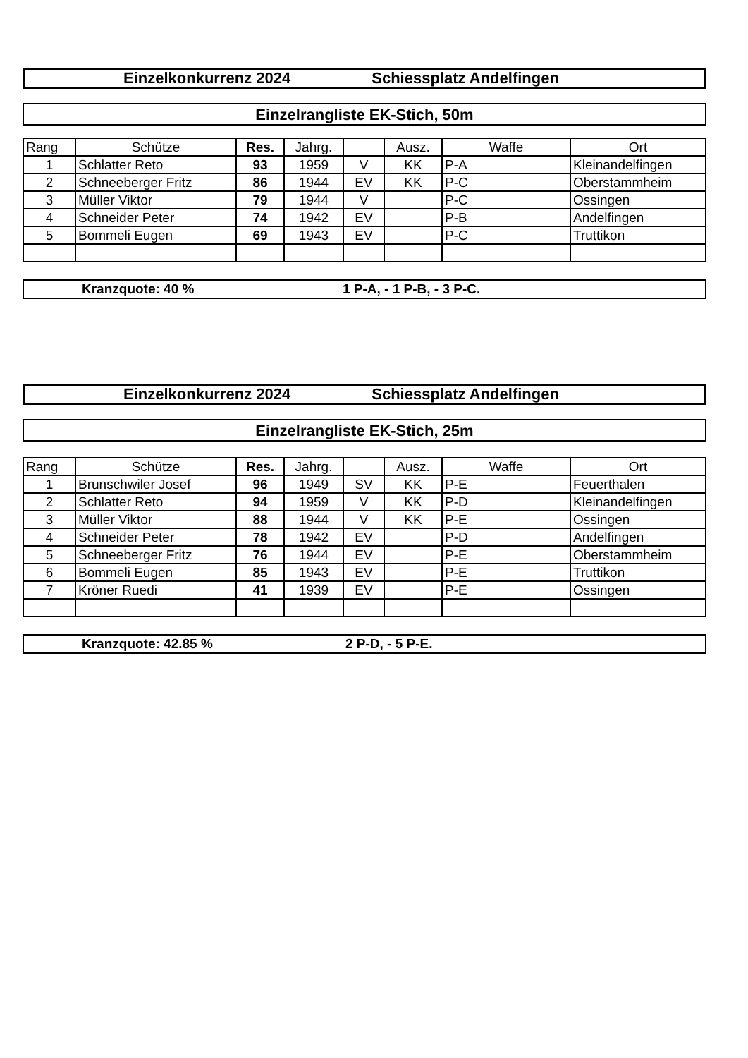Einzelkonkurrenz 2024 Schiessplatz Andelfingen
Einzelrangliste EK-Stich, 50m
| Rang | Schütze | Res. | Jahrg. | | Ausz. | Waffe | Ort |
| --- | --- | --- | --- | --- | --- | --- | --- |
| 1 | Schlatter Reto | 93 | 1959 | V | KK | P-A | Kleinandelfingen |
| 2 | Schneeberger Fritz | 86 | 1944 | EV | KK | P-C | Oberstammheim |
| 3 | Müller Viktor | 79 | 1944 | V | | P-C | Ossingen |
| 4 | Schneider Peter | 74 | 1942 | EV | | P-B | Andelfingen |
| 5 | Bommeli Eugen | 69 | 1943 | EV | | P-C | Truttikon |
Kranzquote: 40 % 1 P-A, - 1 P-B, - 3 P-C.
Einzelkonkurrenz 2024 Schiessplatz Andelfingen
Einzelrangliste EK-Stich, 25m
| Rang | Schütze | Res. | Jahrg. | | Ausz. | Waffe | Ort |
| --- | --- | --- | --- | --- | --- | --- | --- |
| 1 | Brunschwiler Josef | 96 | 1949 | SV | KK | P-E | Feuerthalen |
| 2 | Schlatter Reto | 94 | 1959 | V | KK | P-D | Kleinandelfingen |
| 3 | Müller Viktor | 88 | 1944 | V | KK | P-E | Ossingen |
| 4 | Schneider Peter | 78 | 1942 | EV | | P-D | Andelfingen |
| 5 | Schneeberger Fritz | 76 | 1944 | EV | | P-E | Oberstammheim |
| 6 | Bommeli Eugen | 85 | 1943 | EV | | P-E | Truttikon |
| 7 | Kröner Ruedi | 41 | 1939 | EV | | P-E | Ossingen |
Kranzquote: 42.85 % 2 P-D, - 5 P-E.